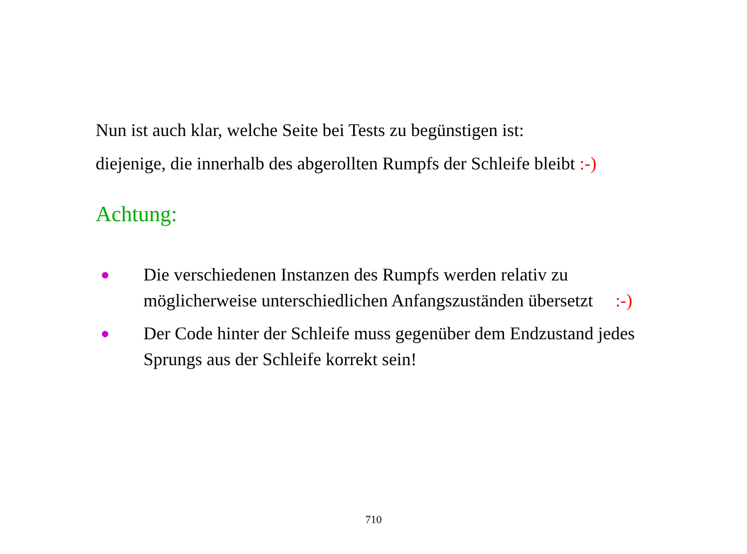Nun ist auch klar, welche Seite bei Tests zu begünstigen ist:
diejenige, die innerhalb des abgerollten Rumpfs der Schleife bleibt :-)
Achtung:
● Die verschiedenen Instanzen des Rumpfs werden relativ zu möglicherweise unterschiedlichen Anfangszuständen übersetzt :-)
● Der Code hinter der Schleife muss gegenüber dem Endzustand jedes Sprungs aus der Schleife korrekt sein!
710